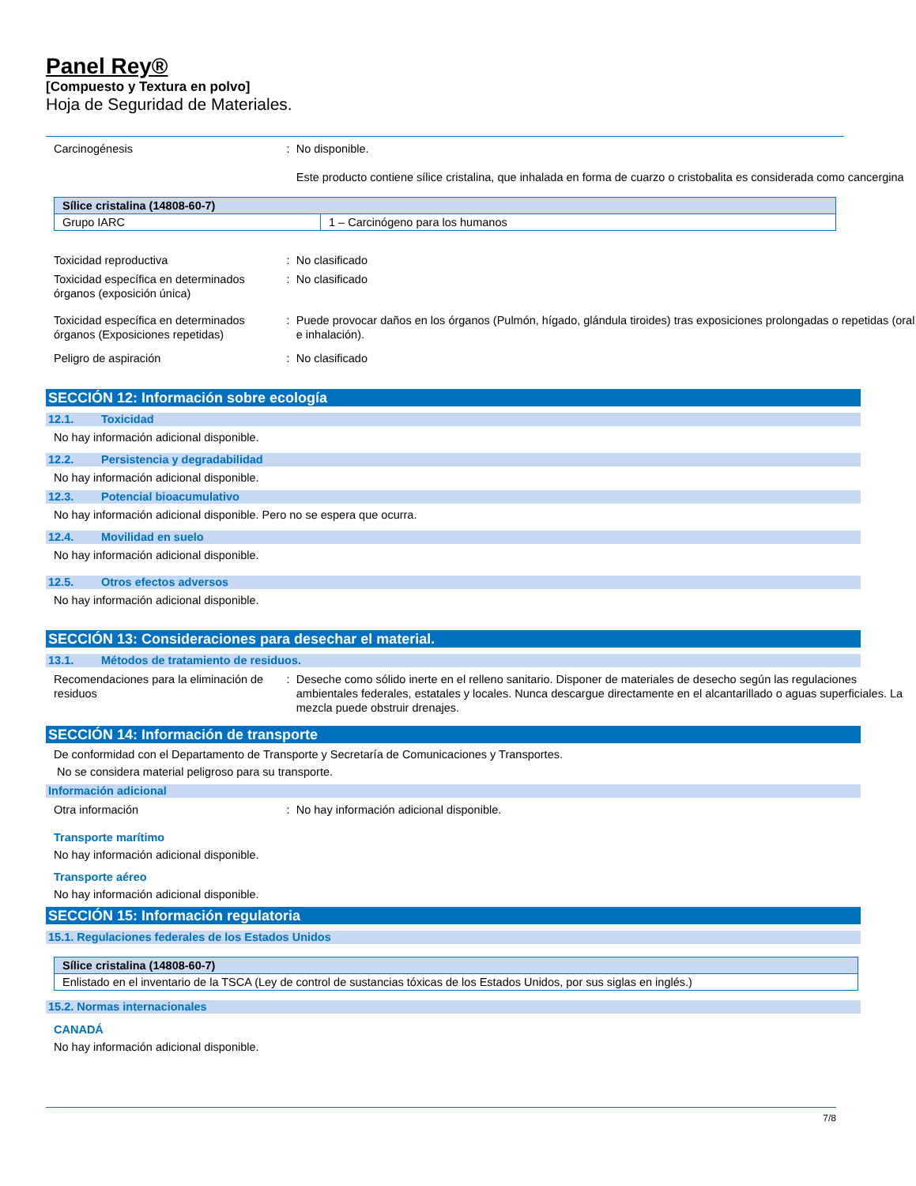Panel Rey®
[Compuesto y Textura en polvo]
Hoja de Seguridad de Materiales.
Carcinogénesis : No disponible.
Este producto contiene sílice cristalina, que inhalada en forma de cuarzo o cristobalita es considerada como cancergina
| Sílice cristalina (14808-60-7) | |
| --- | --- |
| Grupo IARC | 1 – Carcinógeno para los humanos |
Toxicidad reproductiva : No clasificado
Toxicidad específica en determinados órganos (exposición única)
: No clasificado
Toxicidad específica en determinados órganos (Exposiciones repetidas)
: Puede provocar daños en los órganos (Pulmón, hígado, glándula tiroides) tras exposiciones prolongadas o repetidas (oral e inhalación).
Peligro de aspiración : No clasificado
SECCIÓN 12: Información sobre ecología
12.1. Toxicidad
No hay información adicional disponible.
12.2. Persistencia y degradabilidad
No hay información adicional disponible.
12.3. Potencial bioacumulativo
No hay información adicional disponible. Pero no se espera que ocurra.
12.4. Movilidad en suelo
No hay información adicional disponible.
12.5. Otros efectos adversos
No hay información adicional disponible.
SECCIÓN 13: Consideraciones para desechar el material.
13.1. Métodos de tratamiento de residuos.
Recomendaciones para la eliminación de residuos
: Deseche como sólido inerte en el relleno sanitario. Disponer de materiales de desecho según las regulaciones ambientales federales, estatales y locales. Nunca descargue directamente en el alcantarillado o aguas superficiales. La mezcla puede obstruir drenajes.
SECCIÓN 14: Información de transporte
De conformidad con el Departamento de Transporte y Secretaría de Comunicaciones y Transportes.
No se considera material peligroso para su transporte.
Información adicional
Otra información : No hay información adicional disponible.
Transporte marítimo
No hay información adicional disponible.
Transporte aéreo
No hay información adicional disponible.
SECCIÓN 15: Información regulatoria
15.1. Regulaciones federales de los Estados Unidos
| Sílice cristalina (14808-60-7) |
| --- |
| Enlistado en el inventario de la TSCA (Ley de control de sustancias tóxicas de los Estados Unidos, por sus siglas en inglés.) |
15.2. Normas internacionales
CANADÁ
No hay información adicional disponible.
7/8